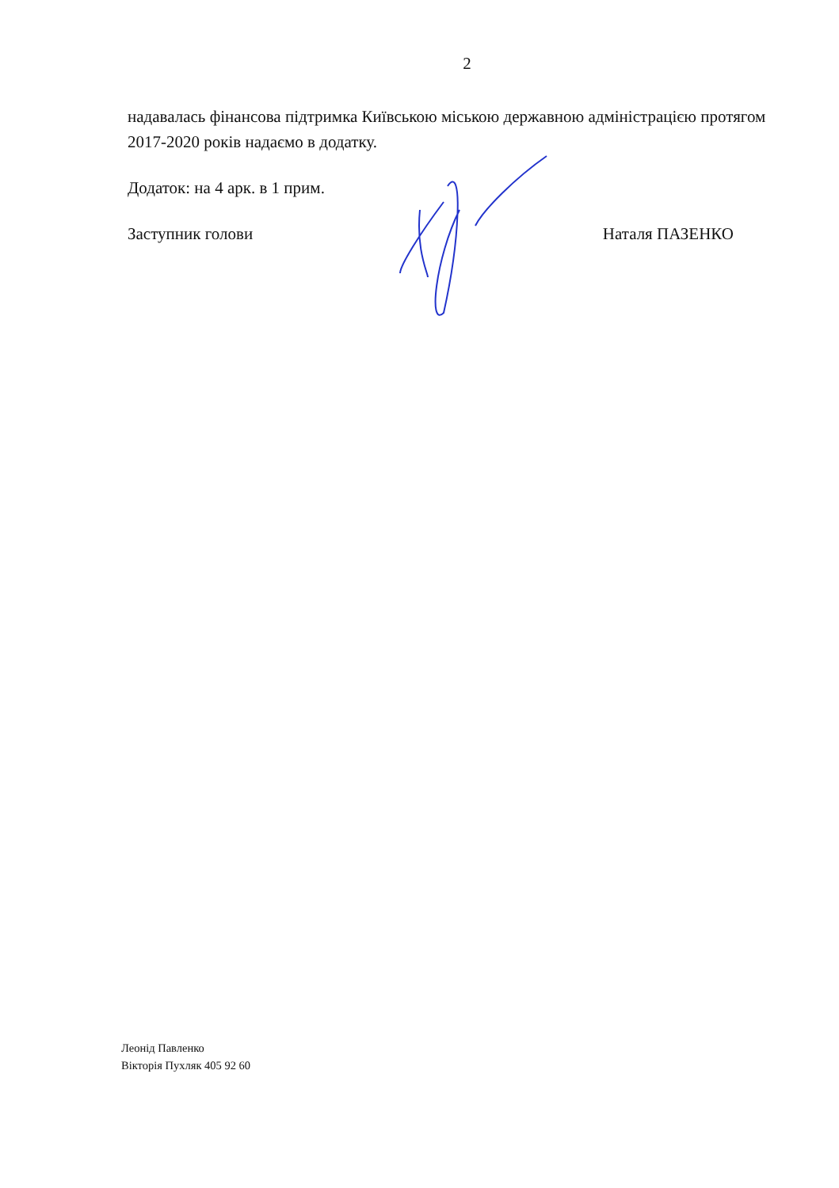2
надавалась фінансова підтримка Київською міською державною адміністрацією протягом 2017-2020 років надаємо в додатку.
Додаток: на 4 арк. в 1 прим.
Заступник голови Наталя ПАЗЕНКО
Леонід Павленко
Вікторія Пухляк 405 92 60